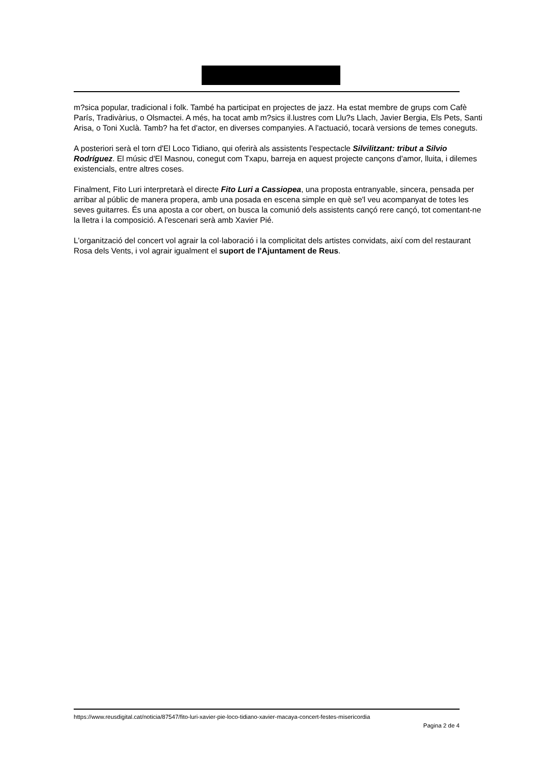m?sica popular, tradicional i folk. També ha participat en projectes de jazz. Ha estat membre de grups com Cafè París, Tradivàrius, o Olsmactei. A més, ha tocat amb m?sics il.lustres com Llu?s Llach, Javier Bergia, Els Pets, Santi Arisa, o Toni Xuclà. Tamb? ha fet d'actor, en diverses companyies. A l'actuació, tocarà versions de temes coneguts.
A posteriori serà el torn d'El Loco Tidiano, qui oferirà als assistents l'espectacle Silvilitzant: tribut a Silvio Rodríguez. El músic d'El Masnou, conegut com Txapu, barreja en aquest projecte cançons d'amor, lluita, i dilemes existencials, entre altres coses.
Finalment, Fito Luri interpretarà el directe Fito Luri a Cassiopea, una proposta entranyable, sincera, pensada per arribar al públic de manera propera, amb una posada en escena simple en què se'l veu acompanyat de totes les seves guitarres. És una aposta a cor obert, on busca la comunió dels assistents cançó rere cançó, tot comentant-ne la lletra i la composició. A l'escenari serà amb Xavier Pié.
L'organització del concert vol agrair la col·laboració i la complicitat dels artistes convidats, així com del restaurant Rosa dels Vents, i vol agrair igualment el suport de l'Ajuntament de Reus.
https://www.reusdigital.cat/noticia/87547/fito-luri-xavier-pie-loco-tidiano-xavier-macaya-concert-festes-misericordia
Pagina 2 de 4